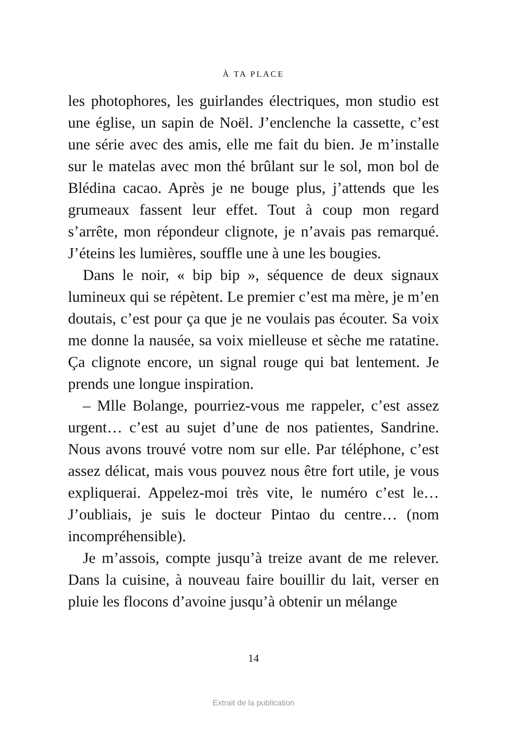À TA PLACE
les photophores, les guirlandes électriques, mon studio est une église, un sapin de Noël. J’enclenche la cassette, c’est une série avec des amis, elle me fait du bien. Je m’installe sur le matelas avec mon thé brûlant sur le sol, mon bol de Blédina cacao. Après je ne bouge plus, j’attends que les grumeaux fassent leur effet. Tout à coup mon regard s’arrête, mon répondeur clignote, je n’avais pas remarqué. J’éteins les lumières, souffle une à une les bougies.
Dans le noir, « bip bip », séquence de deux signaux lumineux qui se répètent. Le premier c’est ma mère, je m’en doutais, c’est pour ça que je ne voulais pas écouter. Sa voix me donne la nausée, sa voix mielleuse et sèche me ratatine. Ça clignote encore, un signal rouge qui bat lentement. Je prends une longue inspiration.
– Mlle Bolange, pourriez-vous me rappeler, c’est assez urgent… c’est au sujet d’une de nos patientes, Sandrine. Nous avons trouvé votre nom sur elle. Par téléphone, c’est assez délicat, mais vous pouvez nous être fort utile, je vous expliquerai. Appelez-moi très vite, le numéro c’est le… J’oubliais, je suis le docteur Pintao du centre… (nom incompréhensible).
Je m’assois, compte jusqu’à treize avant de me relever. Dans la cuisine, à nouveau faire bouillir du lait, verser en pluie les flocons d’avoine jusqu’à obtenir un mélange
14
Extrait de la publication